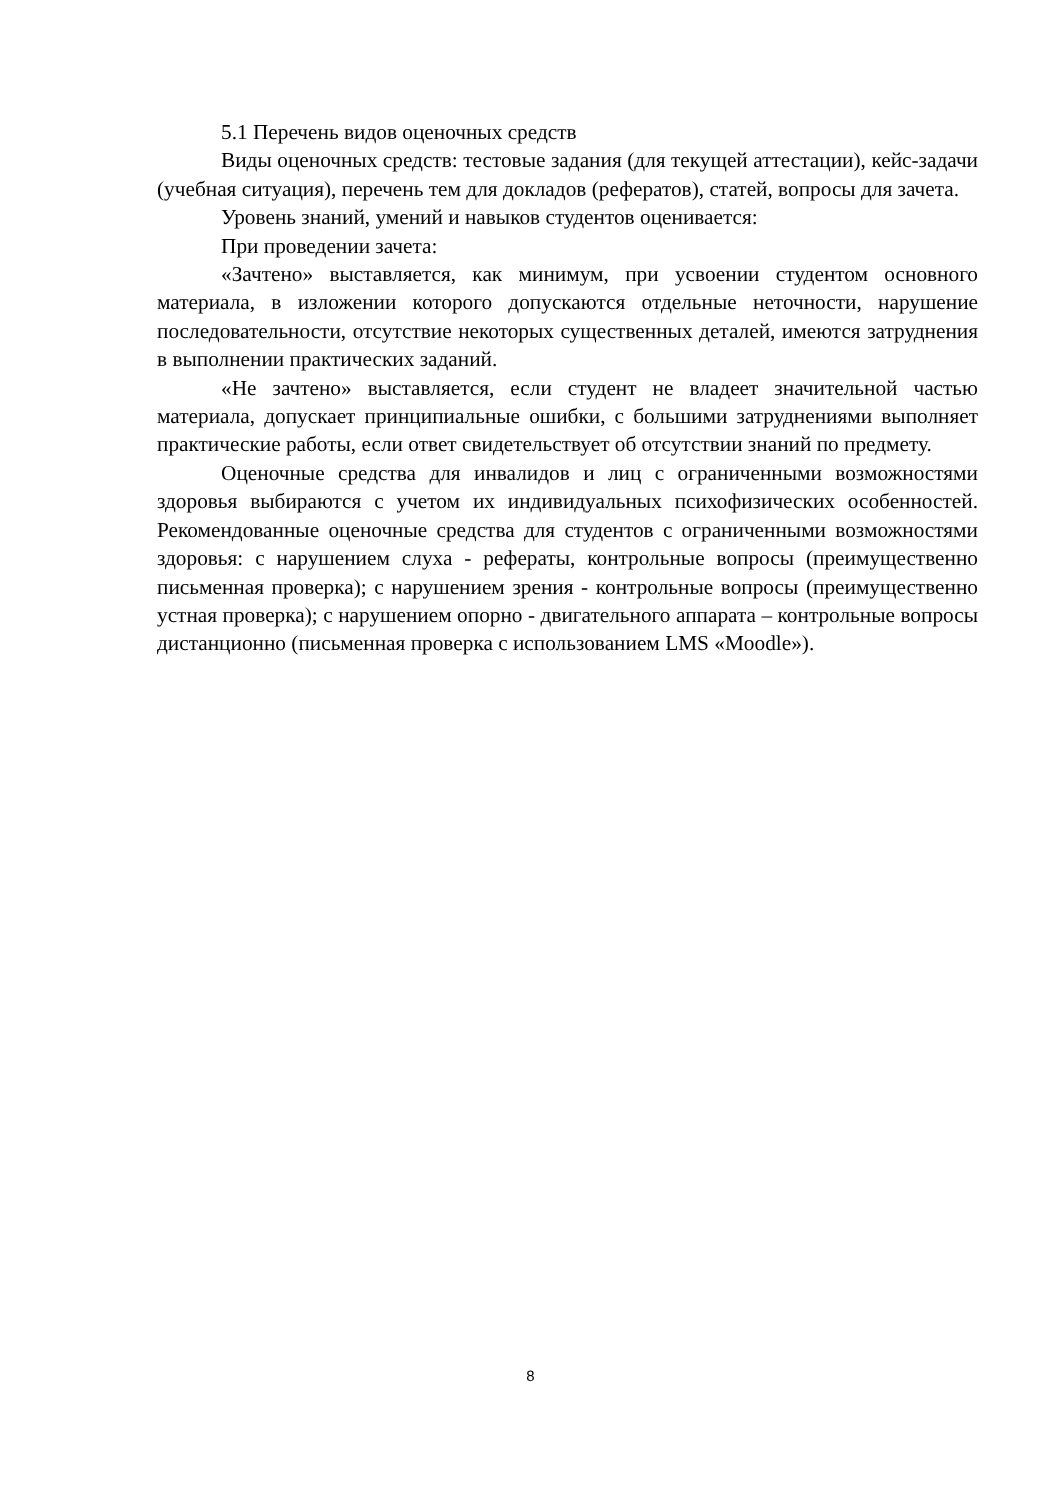5.1 Перечень видов оценочных средств
Виды оценочных средств: тестовые задания (для текущей аттестации), кейс-задачи (учебная ситуация), перечень тем для докладов (рефератов), статей, вопросы для зачета.
Уровень знаний, умений и навыков студентов оценивается:
При проведении зачета:
«Зачтено» выставляется, как минимум, при усвоении студентом основного материала, в изложении которого допускаются отдельные неточности, нарушение последовательности, отсутствие некоторых существенных деталей, имеются затруднения в выполнении практических заданий.
«Не зачтено» выставляется, если студент не владеет значительной частью материала, допускает принципиальные ошибки, с большими затруднениями выполняет практические работы, если ответ свидетельствует об отсутствии знаний по предмету.
Оценочные средства для инвалидов и лиц с ограниченными возможностями здоровья выбираются с учетом их индивидуальных психофизических особенностей. Рекомендованные оценочные средства для студентов с ограниченными возможностями здоровья: с нарушением слуха - рефераты, контрольные вопросы (преимущественно письменная проверка); с нарушением зрения - контрольные вопросы (преимущественно устная проверка); с нарушением опорно - двигательного аппарата – контрольные вопросы дистанционно (письменная проверка с использованием LMS «Moodle»).
8